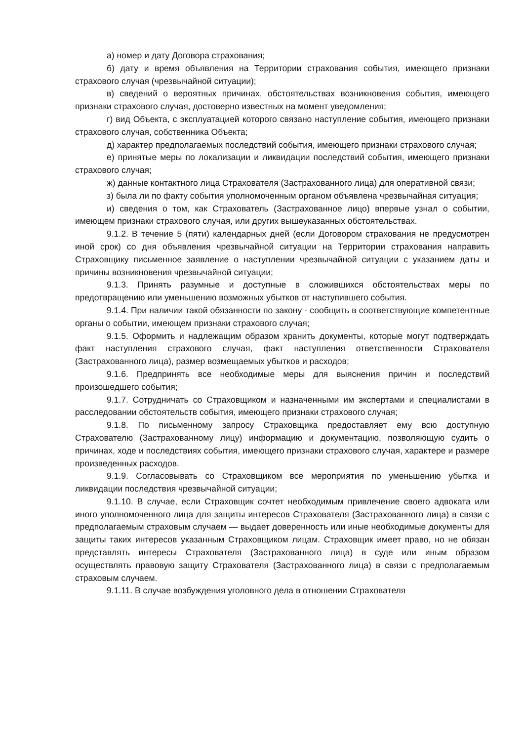а) номер и дату Договора страхования;
б) дату и время объявления на Территории страхования события, имеющего признаки страхового случая (чрезвычайной ситуации);
в) сведений о вероятных причинах, обстоятельствах возникновения события, имеющего признаки страхового случая, достоверно известных на момент уведомления;
г) вид Объекта, с эксплуатацией которого связано наступление события, имеющего признаки страхового случая, собственника Объекта;
д) характер предполагаемых последствий события, имеющего признаки страхового случая;
е) принятые меры по локализации и ликвидации последствий события, имеющего признаки страхового случая;
ж) данные контактного лица Страхователя (Застрахованного лица) для оперативной связи;
з) была ли по факту события уполномоченным органом объявлена чрезвычайная ситуация;
и) сведения о том, как Страхователь (Застрахованное лицо) впервые узнал о событии, имеющем признаки страхового случая, или других вышеуказанных обстоятельствах.
9.1.2. В течение 5 (пяти) календарных дней (если Договором страхования не предусмотрен иной срок) со дня объявления чрезвычайной ситуации на Территории страхования направить Страховщику письменное заявление о наступлении чрезвычайной ситуации с указанием даты и причины возникновения чрезвычайной ситуации;
9.1.3. Принять разумные и доступные в сложившихся обстоятельствах меры по предотвращению или уменьшению возможных убытков от наступившего события.
9.1.4. При наличии такой обязанности по закону - сообщить в соответствующие компетентные органы о событии, имеющем признаки страхового случая;
9.1.5. Оформить и надлежащим образом хранить документы, которые могут подтверждать факт наступления страхового случая, факт наступления ответственности Страхователя (Застрахованного лица), размер возмещаемых убытков и расходов;
9.1.6. Предпринять все необходимые меры для выяснения причин и последствий произошедшего события;
9.1.7. Сотрудничать со Страховщиком и назначенными им экспертами и специалистами в расследовании обстоятельств события, имеющего признаки страхового случая;
9.1.8. По письменному запросу Страховщика предоставляет ему всю доступную Страхователю (Застрахованному лицу) информацию и документацию, позволяющую судить о причинах, ходе и последствиях события, имеющего признаки страхового случая, характере и размере произведенных расходов.
9.1.9. Согласовывать со Страховщиком все мероприятия по уменьшению убытка и ликвидации последствия чрезвычайной ситуации;
9.1.10. В случае, если Страховщик сочтет необходимым привлечение своего адвоката или иного уполномоченного лица для защиты интересов Страхователя (Застрахованного лица) в связи с предполагаемым страховым случаем — выдает доверенность или иные необходимые документы для защиты таких интересов указанным Страховщиком лицам. Страховщик имеет право, но не обязан представлять интересы Страхователя (Застрахованного лица) в суде или иным образом осуществлять правовую защиту Страхователя (Застрахованного лица) в связи с предполагаемым страховым случаем.
9.1.11. В случае возбуждения уголовного дела в отношении Страхователя